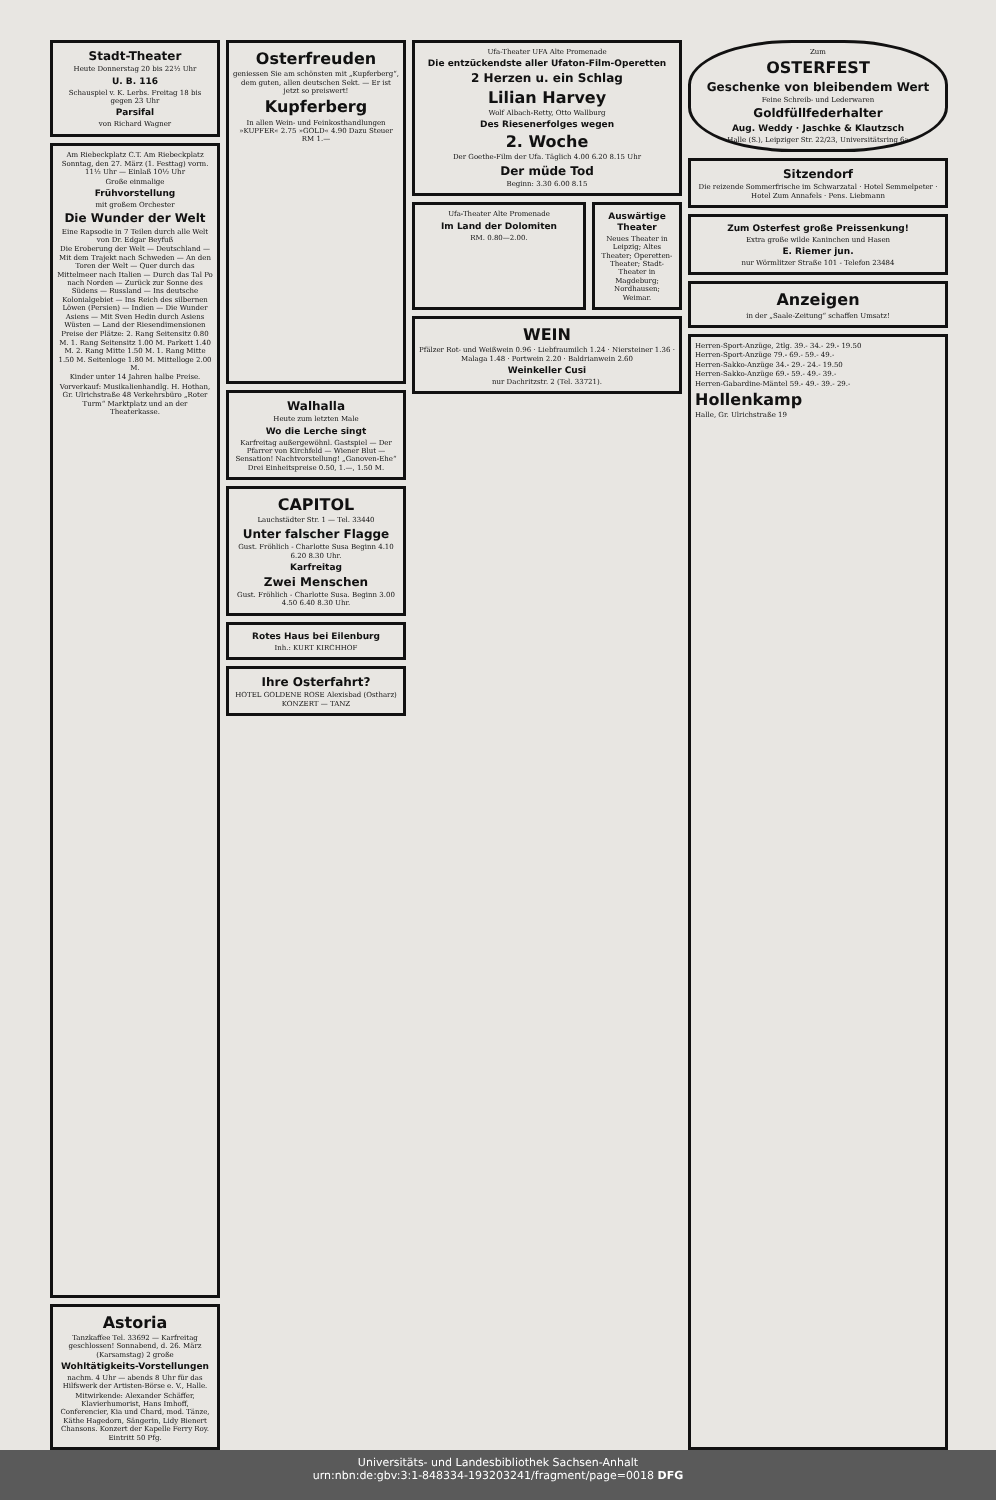Stadt-Theater
Heute Donnerstag 20 bis 22½ Uhr
U. B. 116
Schauspiel v. K. Lerbs. Freitag 18 bis gegen 23 Uhr
Parsifal
von Richard Wagner
Am Riebeckplatz C.T. Am Riebeckplatz
Sonntag, den 27. März (1. Festtag) vorm. 11½ Uhr — Einlaß 10½ Uhr
Große einmalige
Frühvorstellung
mit großem Orchester
Die Wunder der Welt
Eine Rapsodie in 7 Teilen durch alle Welt von Dr. Edgar Beyfuß
Die Eroberung der Welt — Deutschland — Mit dem Trajekt nach Schweden — An den Toren der Welt — Quer durch das Mittelmeer nach Italien — Durch das Tal Po nach Norden — Zurück zur Sonne des Südens — Russland — Ins deutsche Kolonialgebiet — Ins Reich des silbernen Löwen (Persien) — Indien — Die Wunder Asiens — Mit Sven Hedin durch Asiens Wüsten — Land der Riesendimensionen
Preise der Plätze: 2. Rang Seitensitz 0.80 M. 1. Rang Seitensitz 1.00 M. Parkett 1.40 M. 2. Rang Mitte 1.50 M. 1. Rang Mitte 1.50 M. Seitenloge 1.80 M. Mittelloge 2.00 M.
Kinder unter 14 Jahren halbe Preise.
Vorverkauf: Musikalienhandlg. H. Hothan, Gr. Ulrichstraße 48 Verkehrsbüro „Roter Turm“ Marktplatz und an der Theaterkasse.
Astoria
Tanzkaffee Tel. 33692 — Karfreitag geschlossen! Sonnabend, d. 26. März (Karsamstag) 2 große
Wohltätigkeits-Vorstellungen
nachm. 4 Uhr — abends 8 Uhr für das Hilfswerk der Artisten-Börse e. V., Halle.
Mitwirkende: Alexander Schäffer, Klavierhumorist, Hans Imhoff, Conferencier, Kia und Chard, mod. Tänze, Käthe Hagedorn, Sängerin, Lidy Bienert Chansons. Konzert der Kapelle Ferry Roy. Eintritt 50 Pfg.
Osterfreuden
geniessen Sie am schönsten mit „Kupferberg“, dem guten, allen deutschen Sekt. — Er ist jetzt so preiswert!
Kupferberg
In allen Wein- und Feinkosthandlungen »KUPFER« 2.75 »GOLD« 4.90 Dazu Steuer RM 1.—
Walhalla
Heute zum letzten Male
Wo die Lerche singt
Karfreitag außergewöhnl. Gastspiel — Der Pfarrer von Kirchfeld — Wiener Blut — Sensation! Nachtvorstellung! „Ganoven-Ehe“ Drei Einheitspreise 0.50, 1.—, 1.50 M.
CAPITOL
Lauchstädter Str. 1 — Tel. 33440
Unter falscher Flagge
Gust. Fröhlich - Charlotte Susa Beginn 4.10 6.20 8.30 Uhr.
Karfreitag
Zwei Menschen
Gust. Fröhlich - Charlotte Susa. Beginn 3.00 4.50 6.40 8.30 Uhr.
Rotes Haus bei Eilenburg
Inh.: KURT KIRCHHOF
Ihre Osterfahrt?
HOTEL GOLDENE ROSE Alexisbad (Ostharz) KONZERT — TANZ
Ufa-Theater UFA Alte Promenade
Die entzückendste aller Ufaton-Film-Operetten
2 Herzen u. ein Schlag
Lilian Harvey
Wolf Albach-Retty, Otto Wallburg
Des Riesenerfolges wegen
2. Woche
Der Goethe-Film der Ufa. Täglich 4.00 6.20 8.15 Uhr
Der müde Tod
Beginn: 3.30 6.00 8.15
Ufa-Theater Alte Promenade
Im Land der Dolomiten
RM. 0.80—2.00.
Auswärtige Theater
Neues Theater in Leipzig; Altes Theater; Operetten-Theater; Stadt-Theater in Magdeburg; Nordhausen; Weimar.
WEIN
Pfälzer Rot- und Weißwein 0.96 · Liebfraumilch 1.24 · Niersteiner 1.36 · Malaga 1.48 · Portwein 2.20 · Baldrianwein 2.60
Weinkeller Cusi
nur Dachritzstr. 2 (Tel. 33721).
Zum
OSTERFEST
Geschenke von bleibendem Wert
Feine Schreib- und Lederwaren
Goldfüllfederhalter
Aug. Weddy · Jaschke & Klautzsch
Halle (S.), Leipziger Str. 22/23, Universitätsring 6a
Sitzendorf
Die reizende Sommerfrische im Schwarzatal · Hotel Semmelpeter · Hotel Zum Annafels · Pens. Liebmann
Zum Osterfest große Preissenkung!
Extra große wilde Kaninchen und Hasen
E. Riemer jun.
nur Wörmlitzer Straße 101 - Telefon 23484
Anzeigen
in der „Saale-Zeitung“ schaffen Umsatz!
Herren-Sport-Anzüge, 2tlg. 39.- 34.- 29.- 19.50
Herren-Sport-Anzüge 79.- 69.- 59.- 49.-
Herren-Sakko-Anzüge 34.- 29.- 24.- 19.50
Herren-Sakko-Anzüge 69.- 59.- 49.- 39.-
Herren-Gabardine-Mäntel 59.- 49.- 39.- 29.-
Hollenkamp
Halle, Gr. Ulrichstraße 19
Universitäts- und Landesbibliothek Sachsen-Anhalt
urn:nbn:de:gbv:3:1-848334-193203241/fragment/page=0018 DFG